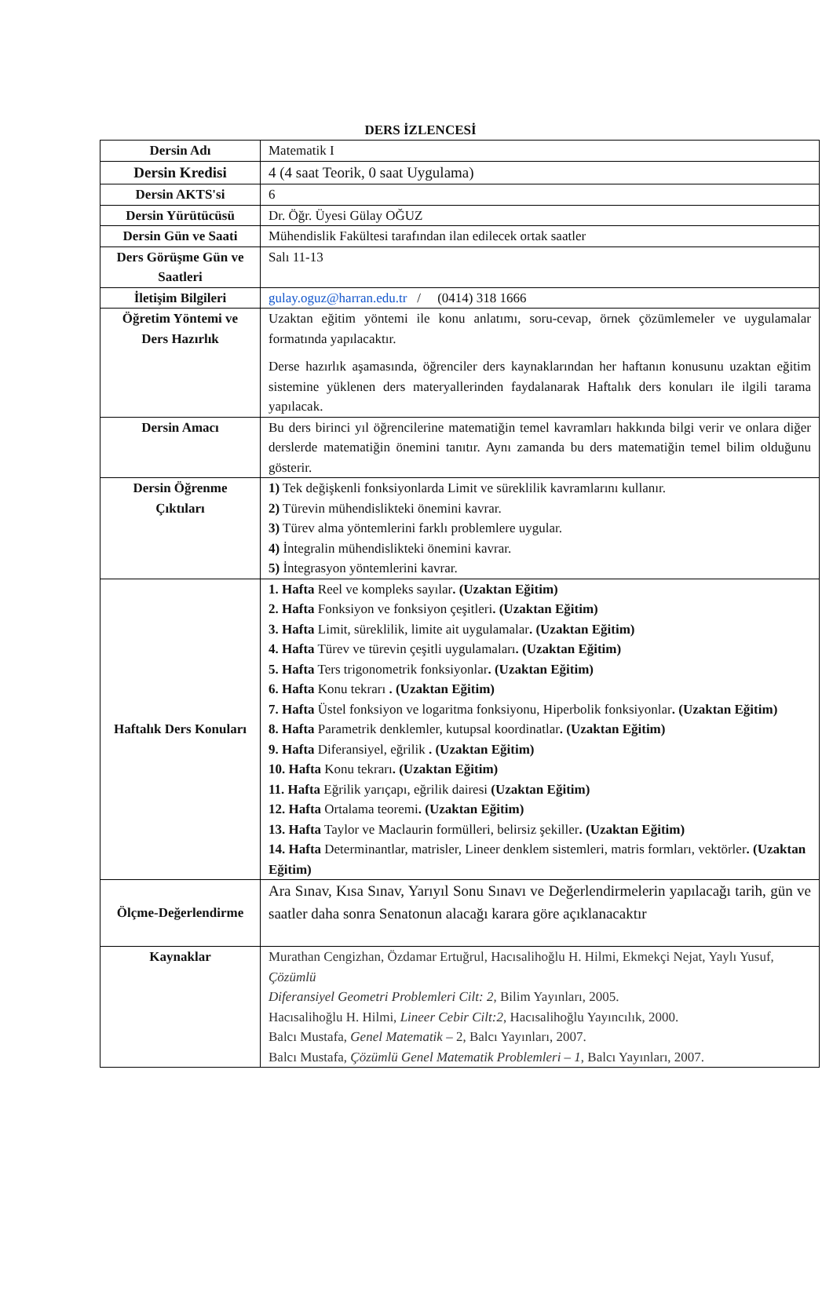DERS İZLENCESİ
| Dersin Adı | Matematik I |
| Dersin Kredisi | 4 (4 saat Teorik, 0 saat Uygulama) |
| Dersin AKTS'si | 6 |
| Dersin Yürütücüsü | Dr. Öğr. Üyesi Gülay OĞUZ |
| Dersin Gün ve Saati | Mühendislik Fakültesi tarafından ilan edilecek ortak saatler |
| Ders Görüşme Gün ve Saatleri | Salı 11-13 |
| İletişim Bilgileri | gulay.oguz@harran.edu.tr / (0414) 318 1666 |
| Öğretim Yöntemi ve Ders Hazırlık | Uzaktan eğitim yöntemi ile konu anlatımı, soru-cevap, örnek çözümlemeler ve uygulamalar formatında yapılacaktır. Derse hazırlık aşamasında, öğrenciler ders kaynaklarından her haftanın konusunu uzaktan eğitim sistemine yüklenen ders materyallerinden faydalanarak Haftalık ders konuları ile ilgili tarama yapılacak. |
| Dersin Amacı | Bu ders birinci yıl öğrencilerine matematiğin temel kavramları hakkında bilgi verir ve onlara diğer derslerde matematiğin önemini tanıtır. Aynı zamanda bu ders matematiğin temel bilim olduğunu gösterir. |
| Dersin Öğrenme Çıktıları | 1) Tek değişkenli fonksiyonlarda Limit ve süreklilik kavramlarını kullanır. 2) Türevin mühendislikteki önemini kavrar. 3) Türev alma yöntemlerini farklı problemlere uygular. 4) İntegralin mühendislikteki önemini kavrar. 5) İntegrasyon yöntemlerini kavrar. |
| Haftalık Ders Konuları | 1. Hafta Reel ve kompleks sayılar . (Uzaktan Eğitim) 2. Hafta Fonksiyon ve fonksiyon çeşitleri . (Uzaktan Eğitim) 3. Hafta Limit, süreklilik, limite ait uygulamalar . (Uzaktan Eğitim) 4. Hafta Türev ve türevin çeşitli uygulamaları . (Uzaktan Eğitim) 5. Hafta Ters trigonometrik fonksiyonlar . (Uzaktan Eğitim) 6. Hafta Konu tekrarı . (Uzaktan Eğitim) 7. Hafta Üstel fonksiyon ve logaritma fonksiyonu, Hiperbolik fonksiyonlar . (Uzaktan Eğitim) 8. Hafta Parametrik denklemler, kutupsal koordinatlar . (Uzaktan Eğitim) 9. Hafta Diferansiyel, eğrilik . (Uzaktan Eğitim) 10. Hafta Konu tekrarı . (Uzaktan Eğitim) 11. Hafta Eğrilik yarıçapı, eğrilik dairesi (Uzaktan Eğitim) 12. Hafta Ortalama teoremi . (Uzaktan Eğitim) 13. Hafta Taylor ve Maclaurin formülleri, belirsiz şekiller . (Uzaktan Eğitim) 14. Hafta Determinantlar, matrisler, Lineer denklem sistemleri, matris formları, vektörler . (Uzaktan Eğitim) |
| Ölçme-Değerlendirme | Ara Sınav, Kısa Sınav, Yarıyıl Sonu Sınavı ve Değerlendirmelerin yapılacağı tarih, gün ve saatler daha sonra Senatonun alacağı karara göre açıklanacaktır |
| Kaynaklar | Murathan Cengizhan, Özdamar Ertuğrul, Hacısalihoğlu H. Hilmi, Ekmekçi Nejat, Yaylı Yusuf, Çözümlü Diferansiyel Geometri Problemleri Cilt: 2 , Bilim Yayınları, 2005. Hacısalihoğlu H. Hilmi, Lineer Cebir Cilt:2 , Hacısalihoğlu Yayıncılık, 2000. Balcı Mustafa, Genel Matematik – 2, Balcı Yayınları, 2007. Balcı Mustafa, Çözümlü Genel Matematik Problemleri – 1 , Balcı Yayınları, 2007. |